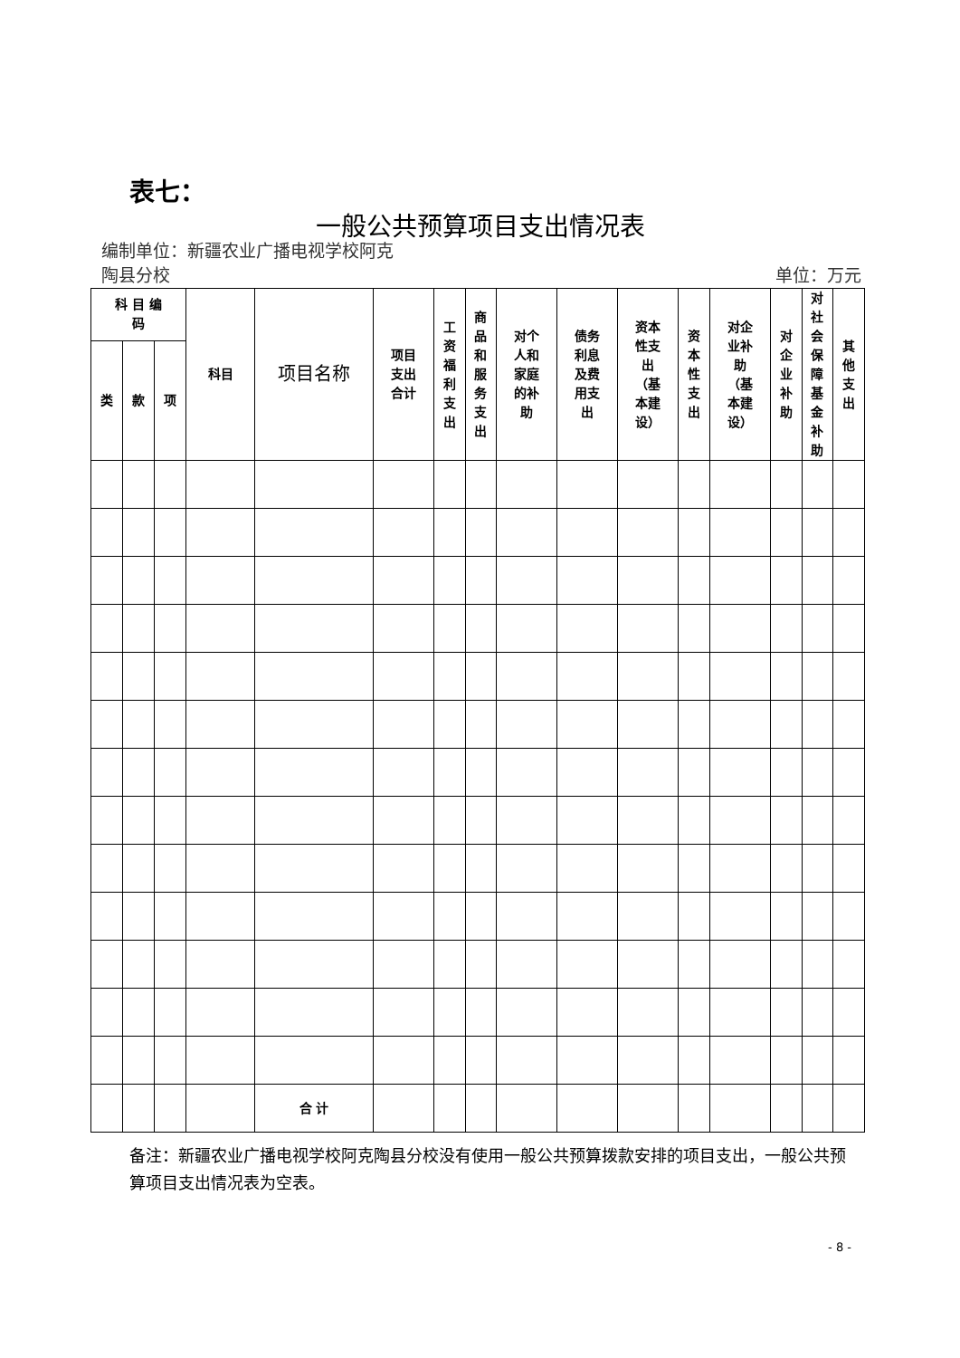表七：
一般公共预算项目支出情况表
编制单位：新疆农业广播电视学校阿克
陶县分校
单位：万元
| 科 目 编 码 | | | 科目 | 项目名称 | 项目 支出 合计 | 工资福利支出 | 商品和服务支出 | 对个 人和 家庭 的补 助 | 债务 利息 及费 用支 出 | 资本 性支 出 （基 本建 设） | 资本性支出 | 对企 业补 助 （基 本建 设） | 对企业补助 | 对社会保障基金补助 | 其他支出 |
| --- | --- | --- | --- | --- | --- | --- | --- | --- | --- | --- | --- | --- | --- | --- | --- |
| 类 | 款 | 项 | | | | | | | | | | | | | |
| | | | | 合 计 | | | | | | | | | | | |
备注：新疆农业广播电视学校阿克陶县分校没有使用一般公共预算拨款安排的项目支出，一般公共预算项目支出情况表为空表。
- 8 -